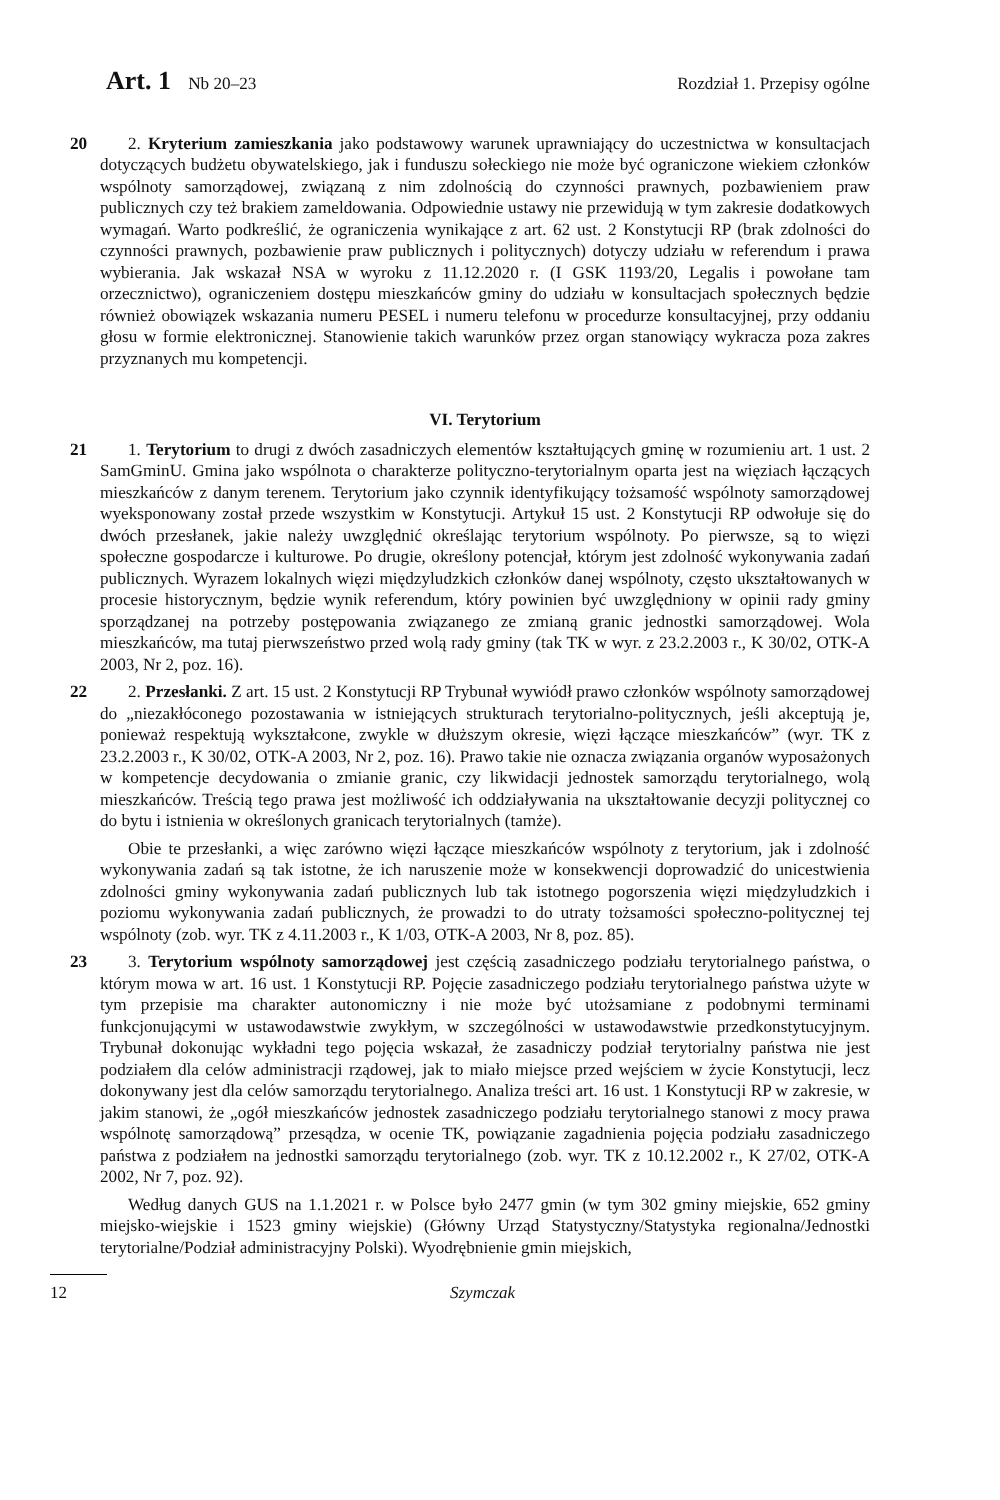Art. 1 Nb 20–23 Rozdział 1. Przepisy ogólne
20 2. Kryterium zamieszkania jako podstawowy warunek uprawniający do uczestnictwa w konsultacjach dotyczących budżetu obywatelskiego, jak i funduszu sołeckiego nie może być ograniczone wiekiem członków wspólnoty samorządowej, związaną z nim zdolnością do czynności prawnych, pozbawieniem praw publicznych czy też brakiem zameldowania. Odpowiednie ustawy nie przewidują w tym zakresie dodatkowych wymagań. Warto podkreślić, że ograniczenia wynikające z art. 62 ust. 2 Konstytucji RP (brak zdolności do czynności prawnych, pozbawienie praw publicznych i politycznych) dotyczy udziału w referendum i prawa wybierania. Jak wskazał NSA w wyroku z 11.12.2020 r. (I GSK 1193/20, Legalis i powołane tam orzecznictwo), ograniczeniem dostępu mieszkańców gminy do udziału w konsultacjach społecznych będzie również obowiązek wskazania numeru PESEL i numeru telefonu w procedurze konsultacyjnej, przy oddaniu głosu w formie elektronicznej. Stanowienie takich warunków przez organ stanowiący wykracza poza zakres przyznanych mu kompetencji.
VI. Terytorium
21 1. Terytorium to drugi z dwóch zasadniczych elementów kształtujących gminę w rozumieniu art. 1 ust. 2 SamGminU. Gmina jako wspólnota o charakterze polityczno-terytorialnym oparta jest na więziach łączących mieszkańców z danym terenem. Terytorium jako czynnik identyfikujący tożsamość wspólnoty samorządowej wyeksponowany został przede wszystkim w Konstytucji. Artykuł 15 ust. 2 Konstytucji RP odwołuje się do dwóch przesłanek, jakie należy uwzględnić określając terytorium wspólnoty. Po pierwsze, są to więzi społeczne gospodarcze i kulturowe. Po drugie, określony potencjał, którym jest zdolność wykonywania zadań publicznych. Wyrazem lokalnych więzi międzyludzkich członków danej wspólnoty, często ukształtowanych w procesie historycznym, będzie wynik referendum, który powinien być uwzględniony w opinii rady gminy sporządzanej na potrzeby postępowania związanego ze zmianą granic jednostki samorządowej. Wola mieszkańców, ma tutaj pierwszeństwo przed wolą rady gminy (tak TK w wyr. z 23.2.2003 r., K 30/02, OTK-A 2003, Nr 2, poz. 16).
22 2. Przesłanki. Z art. 15 ust. 2 Konstytucji RP Trybunał wywiódł prawo członków wspólnoty samorządowej do „niezakłóconego pozostawania w istniejących strukturach terytorialno-politycznych, jeśli akceptują je, ponieważ respektują wykształcone, zwykle w dłuższym okresie, więzi łączące mieszkańców” (wyr. TK z 23.2.2003 r., K 30/02, OTK-A 2003, Nr 2, poz. 16). Prawo takie nie oznacza związania organów wyposażonych w kompetencje decydowania o zmianie granic, czy likwidacji jednostek samorządu terytorialnego, wolą mieszkańców. Treścią tego prawa jest możliwość ich oddziaływania na ukształtowanie decyzji politycznej co do bytu i istnienia w określonych granicach terytorialnych (tamże).
Obie te przesłanki, a więc zarówno więzi łączące mieszkańców wspólnoty z terytorium, jak i zdolność wykonywania zadań są tak istotne, że ich naruszenie może w konsekwencji doprowadzić do unicestwienia zdolności gminy wykonywania zadań publicznych lub tak istotnego pogorszenia więzi międzyludzkich i poziomu wykonywania zadań publicznych, że prowadzi to do utraty tożsamości społeczno-politycznej tej wspólnoty (zob. wyr. TK z 4.11.2003 r., K 1/03, OTK-A 2003, Nr 8, poz. 85).
23 3. Terytorium wspólnoty samorządowej jest częścią zasadniczego podziału terytorialnego państwa, o którym mowa w art. 16 ust. 1 Konstytucji RP. Pojęcie zasadniczego podziału terytorialnego państwa użyte w tym przepisie ma charakter autonomiczny i nie może być utożsamiane z podobnymi terminami funkcjonującymi w ustawodawstwie zwykłym, w szczególności w ustawodawstwie przedkonstytucyjnym. Trybunał dokonując wykładni tego pojęcia wskazał, że zasadniczy podział terytorialny państwa nie jest podziałem dla celów administracji rządowej, jak to miało miejsce przed wejściem w życie Konstytucji, lecz dokonywany jest dla celów samorządu terytorialnego. Analiza treści art. 16 ust. 1 Konstytucji RP w zakresie, w jakim stanowi, że „ogół mieszkańców jednostek zasadniczego podziału terytorialnego stanowi z mocy prawa wspólnotę samorządową” przesądza, w ocenie TK, powiązanie zagadnienia pojęcia podziału zasadniczego państwa z podziałem na jednostki samorządu terytorialnego (zob. wyr. TK z 10.12.2002 r., K 27/02, OTK-A 2002, Nr 7, poz. 92).
Według danych GUS na 1.1.2021 r. w Polsce było 2477 gmin (w tym 302 gminy miejskie, 652 gminy miejsko-wiejskie i 1523 gminy wiejskie) (Główny Urząd Statystyczny/Statystyka regionalna/Jednostki terytorialne/Podział administracyjny Polski). Wyodrębnienie gmin miejskich,
12 Szymczak